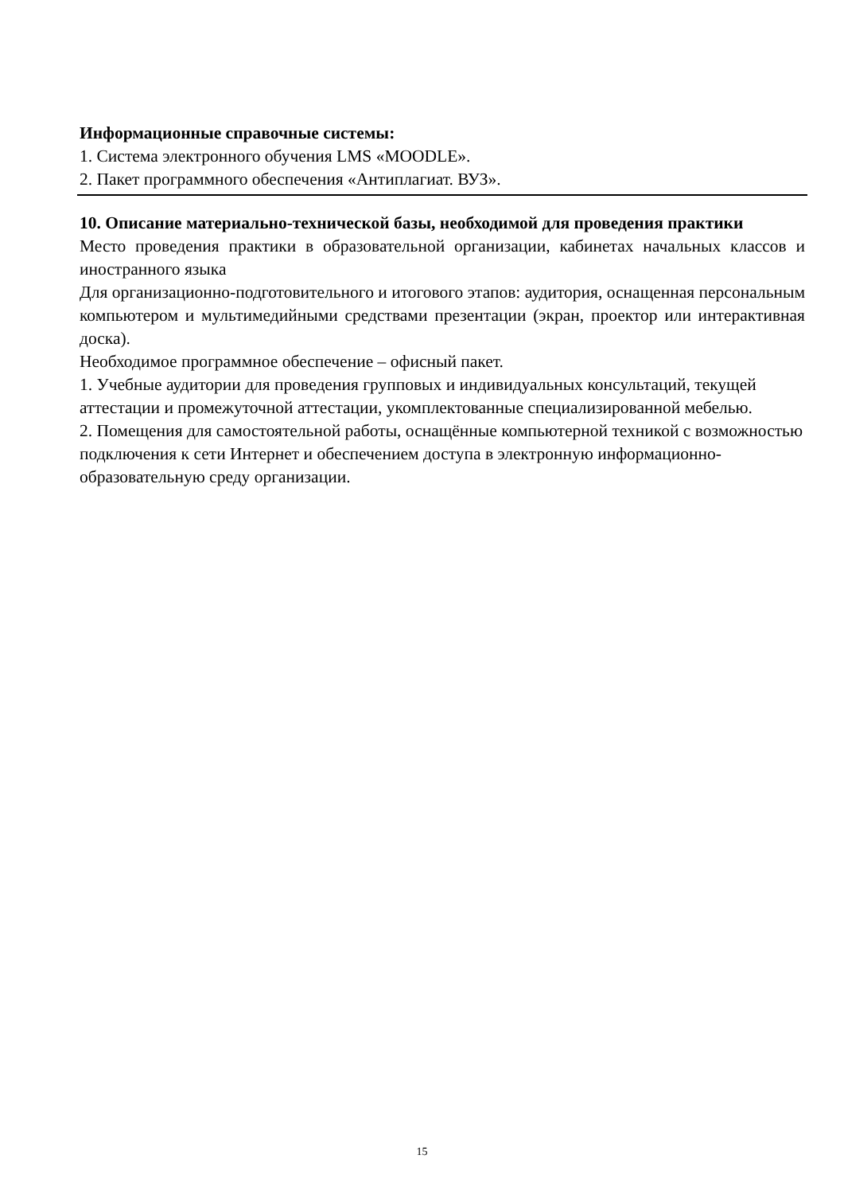Информационные справочные системы:
1. Система электронного обучения LMS «MOODLE».
2. Пакет программного обеспечения «Антиплагиат. ВУЗ».
10. Описание материально-технической базы, необходимой для проведения практики
Место проведения практики в образовательной организации, кабинетах начальных классов и иностранного языка
Для организационно-подготовительного и итогового этапов: аудитория, оснащенная персональным компьютером и мультимедийными средствами презентации (экран, проектор или интерактивная доска).
Необходимое программное обеспечение – офисный пакет.
1. Учебные аудитории для проведения групповых и индивидуальных консультаций, текущей аттестации и промежуточной аттестации, укомплектованные специализированной мебелью.
2. Помещения для самостоятельной работы, оснащённые компьютерной техникой с возможностью подключения к сети Интернет и обеспечением доступа в электронную информационно-образовательную среду организации.
15